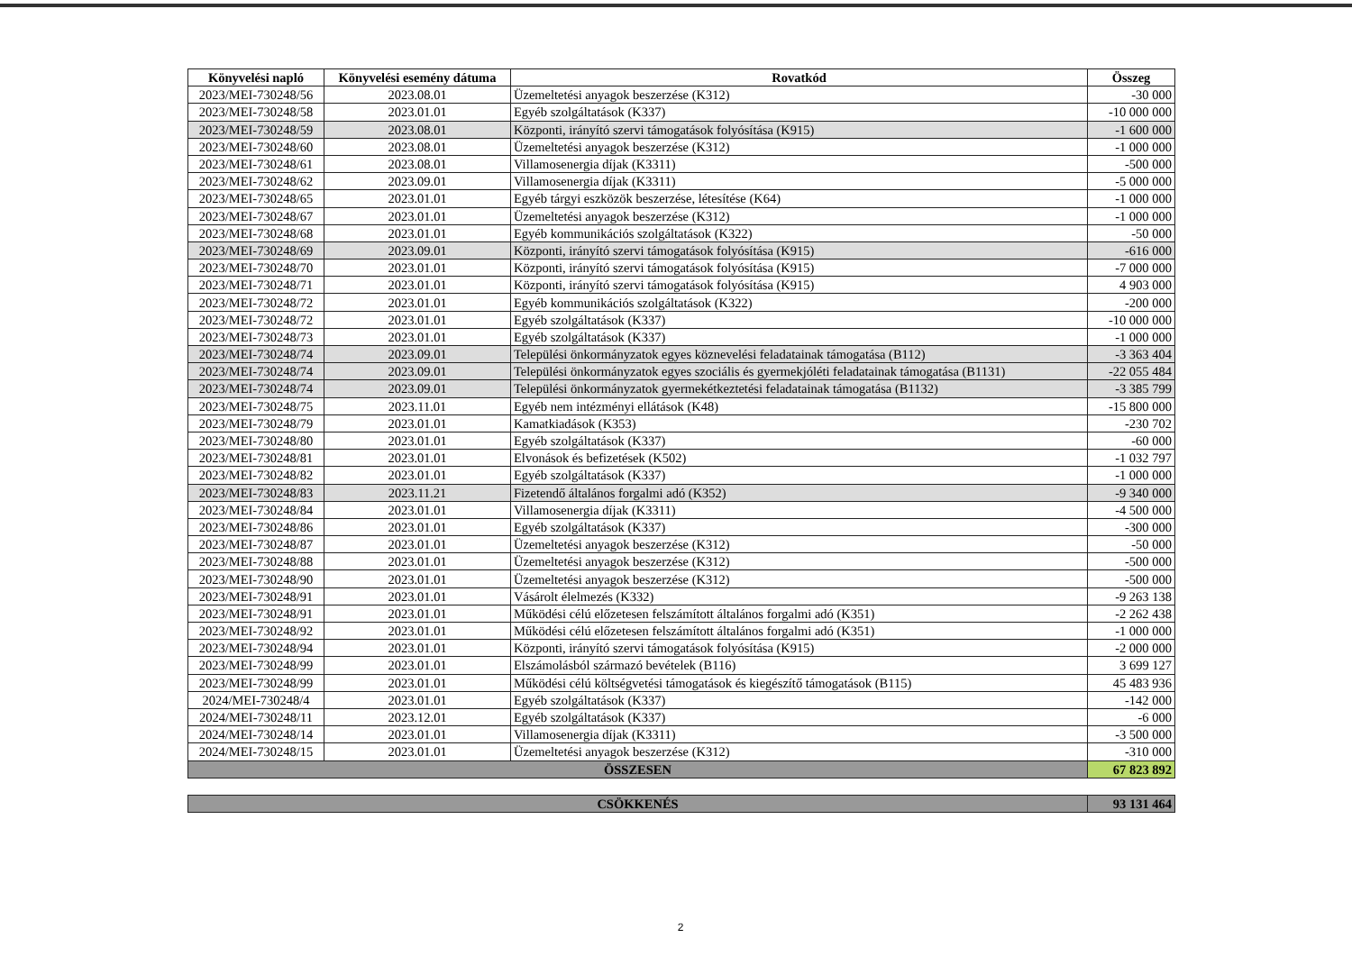| Könyvelési napló | Könyvelési esemény dátuma | Rovatkód | Összeg |
| --- | --- | --- | --- |
| 2023/MEI-730248/56 | 2023.08.01 | Üzemeltetési anyagok beszerzése (K312) | -30 000 |
| 2023/MEI-730248/58 | 2023.01.01 | Egyéb szolgáltatások (K337) | -10 000 000 |
| 2023/MEI-730248/59 | 2023.08.01 | Központi, irányító szervi támogatások folyósítása (K915) | -1 600 000 |
| 2023/MEI-730248/60 | 2023.08.01 | Üzemeltetési anyagok beszerzése (K312) | -1 000 000 |
| 2023/MEI-730248/61 | 2023.08.01 | Villamosenergia díjak (K3311) | -500 000 |
| 2023/MEI-730248/62 | 2023.09.01 | Villamosenergia díjak (K3311) | -5 000 000 |
| 2023/MEI-730248/65 | 2023.01.01 | Egyéb tárgyi eszközök beszerzése, létesítése (K64) | -1 000 000 |
| 2023/MEI-730248/67 | 2023.01.01 | Üzemeltetési anyagok beszerzése (K312) | -1 000 000 |
| 2023/MEI-730248/68 | 2023.01.01 | Egyéb kommunikációs szolgáltatások (K322) | -50 000 |
| 2023/MEI-730248/69 | 2023.09.01 | Központi, irányító szervi támogatások folyósítása (K915) | -616 000 |
| 2023/MEI-730248/70 | 2023.01.01 | Központi, irányító szervi támogatások folyósítása (K915) | -7 000 000 |
| 2023/MEI-730248/71 | 2023.01.01 | Központi, irányító szervi támogatások folyósítása (K915) | 4 903 000 |
| 2023/MEI-730248/72 | 2023.01.01 | Egyéb kommunikációs szolgáltatások (K322) | -200 000 |
| 2023/MEI-730248/72 | 2023.01.01 | Egyéb szolgáltatások (K337) | -10 000 000 |
| 2023/MEI-730248/73 | 2023.01.01 | Egyéb szolgáltatások (K337) | -1 000 000 |
| 2023/MEI-730248/74 | 2023.09.01 | Települési önkormányzatok egyes köznevelési feladatainak támogatása (B112) | -3 363 404 |
| 2023/MEI-730248/74 | 2023.09.01 | Települési önkormányzatok egyes szociális és gyermekjóléti feladatainak támogatása (B1131) | -22 055 484 |
| 2023/MEI-730248/74 | 2023.09.01 | Települési önkormányzatok gyermekétkeztetési feladatainak támogatása (B1132) | -3 385 799 |
| 2023/MEI-730248/75 | 2023.11.01 | Egyéb nem intézményi ellátások (K48) | -15 800 000 |
| 2023/MEI-730248/79 | 2023.01.01 | Kamatkiadások (K353) | -230 702 |
| 2023/MEI-730248/80 | 2023.01.01 | Egyéb szolgáltatások (K337) | -60 000 |
| 2023/MEI-730248/81 | 2023.01.01 | Elvonások és befizetések (K502) | -1 032 797 |
| 2023/MEI-730248/82 | 2023.01.01 | Egyéb szolgáltatások (K337) | -1 000 000 |
| 2023/MEI-730248/83 | 2023.11.21 | Fizetendő általános forgalmi adó (K352) | -9 340 000 |
| 2023/MEI-730248/84 | 2023.01.01 | Villamosenergia díjak (K3311) | -4 500 000 |
| 2023/MEI-730248/86 | 2023.01.01 | Egyéb szolgáltatások (K337) | -300 000 |
| 2023/MEI-730248/87 | 2023.01.01 | Üzemeltetési anyagok beszerzése (K312) | -50 000 |
| 2023/MEI-730248/88 | 2023.01.01 | Üzemeltetési anyagok beszerzése (K312) | -500 000 |
| 2023/MEI-730248/90 | 2023.01.01 | Üzemeltetési anyagok beszerzése (K312) | -500 000 |
| 2023/MEI-730248/91 | 2023.01.01 | Vásárolt élelmezés (K332) | -9 263 138 |
| 2023/MEI-730248/91 | 2023.01.01 | Működési célú előzetesen felszámított általános forgalmi adó (K351) | -2 262 438 |
| 2023/MEI-730248/92 | 2023.01.01 | Működési célú előzetesen felszámított általános forgalmi adó (K351) | -1 000 000 |
| 2023/MEI-730248/94 | 2023.01.01 | Központi, irányító szervi támogatások folyósítása (K915) | -2 000 000 |
| 2023/MEI-730248/99 | 2023.01.01 | Elszámolásból származó bevételek (B116) | 3 699 127 |
| 2023/MEI-730248/99 | 2023.01.01 | Működési célú költségvetési támogatások és kiegészítő támogatások (B115) | 45 483 936 |
| 2024/MEI-730248/4 | 2023.01.01 | Egyéb szolgáltatások (K337) | -142 000 |
| 2024/MEI-730248/11 | 2023.12.01 | Egyéb szolgáltatások (K337) | -6 000 |
| 2024/MEI-730248/14 | 2023.01.01 | Villamosenergia díjak (K3311) | -3 500 000 |
| 2024/MEI-730248/15 | 2023.01.01 | Üzemeltetési anyagok beszerzése (K312) | -310 000 |
| ÖSSZESEN | | | 67 823 892 |
| CSÖKKENÉS | 93 131 464 |
2